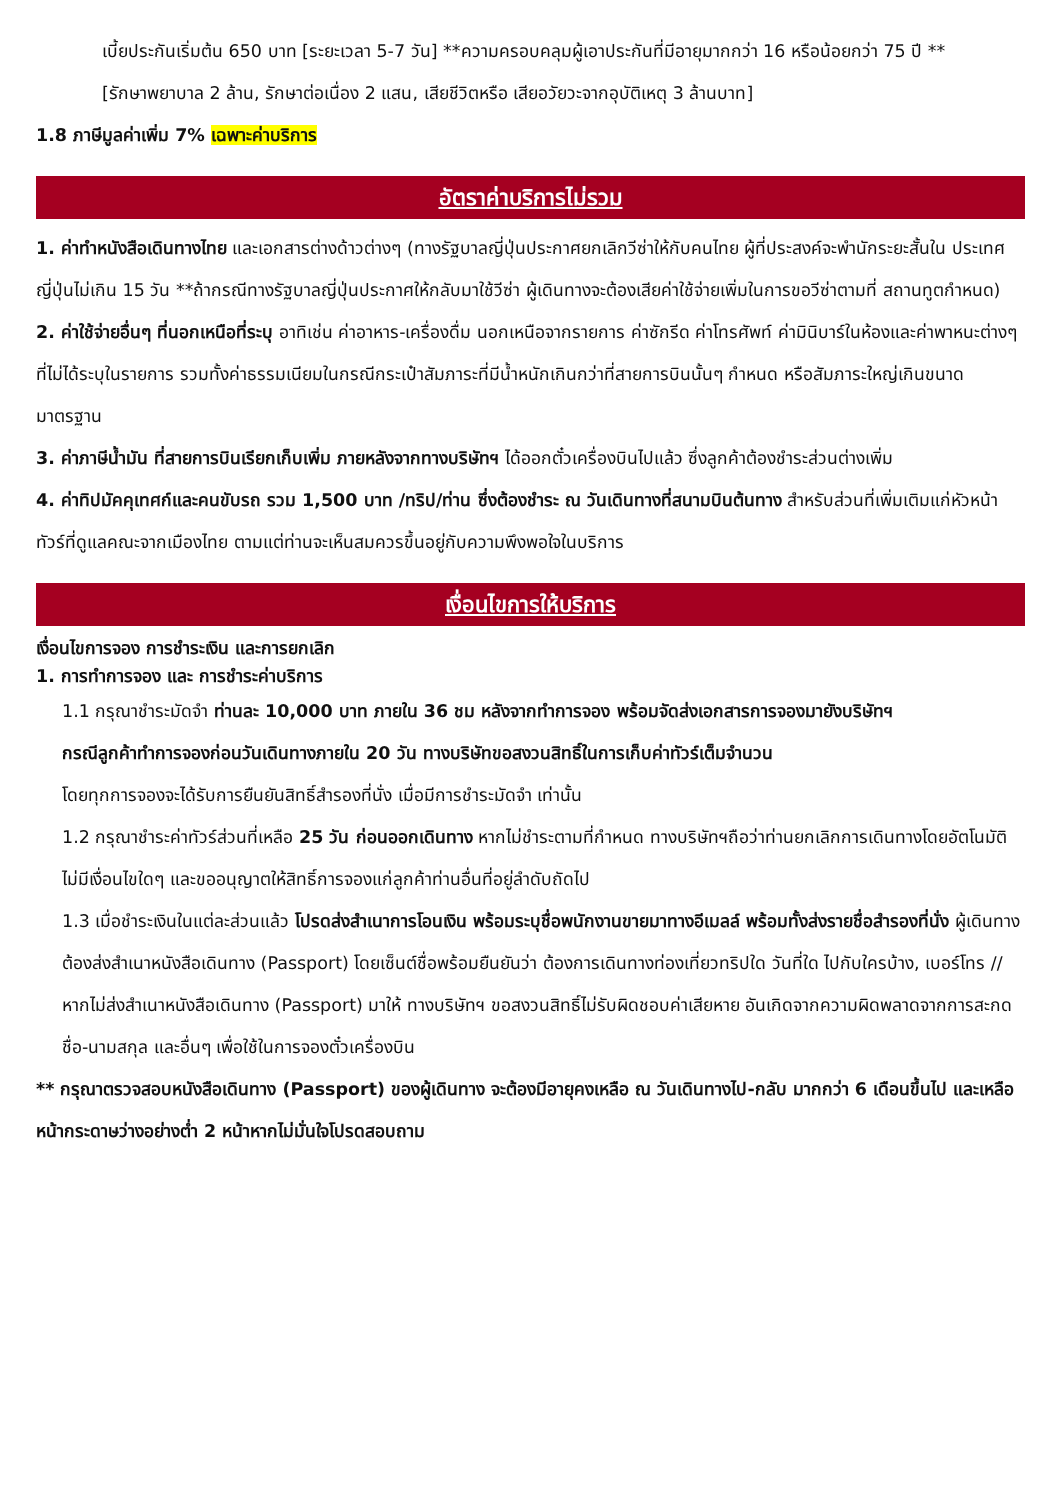เบี้ยประกันเริ่มต้น 650 บาท [ระยะเวลา 5-7 วัน] **ความครอบคลุมผู้เอาประกันที่มีอายุมากกว่า 16 หรือน้อยกว่า 75 ปี **
[รักษาพยาบาล 2 ล้าน, รักษาต่อเนื่อง 2 แสน, เสียชีวิตหรือ เสียอวัยวะจากอุบัติเหตุ 3 ล้านบาท]
1.8 ภาษีมูลค่าเพิ่ม 7% เฉพาะค่าบริการ
อัตราค่าบริการไม่รวม
1. ค่าทำหนังสือเดินทางไทย และเอกสารต่างด้าวต่างๆ (ทางรัฐบาลญี่ปุ่นประกาศยกเลิกวีซ่าให้กับคนไทย ผู้ที่ประสงค์จะพำนักระยะสั้นใน ประเทศญี่ปุ่นไม่เกิน 15 วัน **ถ้ากรณีทางรัฐบาลญี่ปุ่นประกาศให้กลับมาใช้วีซ่า ผู้เดินทางจะต้องเสียค่าใช้จ่ายเพิ่มในการขอวีซ่าตามที่ สถานทูตกำหนด)
2. ค่าใช้จ่ายอื่นๆ ที่นอกเหนือที่ระบุ อาทิเช่น ค่าอาหาร-เครื่องดื่ม นอกเหนือจากรายการ ค่าซักรีด ค่าโทรศัพท์ ค่ามินิบาร์ในห้องและค่าพาหนะต่างๆ ที่ไม่ได้ระบุในรายการ รวมทั้งค่าธรรมเนียมในกรณีกระเป๋าสัมภาระที่มีน้ำหนักเกินกว่าที่สายการบินนั้นๆ กำหนด หรือสัมภาระใหญ่เกินขนาดมาตรฐาน
3. ค่าภาษีน้ำมัน ที่สายการบินเรียกเก็บเพิ่ม ภายหลังจากทางบริษัทฯ ได้ออกตั๋วเครื่องบินไปแล้ว ซึ่งลูกค้าต้องชำระส่วนต่างเพิ่ม
4. ค่าทิปมัคคุเทศก์และคนขับรถ รวม 1,500 บาท /ทริป/ท่าน ซึ่งต้องชำระ ณ วันเดินทางที่สนามบินต้นทาง สำหรับส่วนที่เพิ่มเติมแก่หัวหน้าทัวร์ที่ดูแลคณะจากเมืองไทย ตามแต่ท่านจะเห็นสมควรขึ้นอยู่กับความพึงพอใจในบริการ
เงื่อนไขการให้บริการ
เงื่อนไขการจอง การชำระเงิน และการยกเลิก
1. การทำการจอง และ การชำระค่าบริการ
1.1 กรุณาชำระมัดจำ ท่านละ 10,000 บาท ภายใน 36 ชม หลังจากทำการจอง พร้อมจัดส่งเอกสารการจองมายังบริษัทฯ
กรณีลูกค้าทำการจองก่อนวันเดินทางภายใน 20 วัน ทางบริษัทขอสงวนสิทธิ์ในการเก็บค่าทัวร์เต็มจำนวน
โดยทุกการจองจะได้รับการยืนยันสิทธิ์สำรองที่นั่ง เมื่อมีการชำระมัดจำ เท่านั้น
1.2 กรุณาชำระค่าทัวร์ส่วนที่เหลือ 25 วัน ก่อนออกเดินทาง หากไม่ชำระตามที่กำหนด ทางบริษัทฯถือว่าท่านยกเลิกการเดินทางโดยอัตโนมัติ ไม่มีเงื่อนไขใดๆ และขออนุญาตให้สิทธิ์การจองแก่ลูกค้าท่านอื่นที่อยู่ลำดับถัดไป
1.3 เมื่อชำระเงินในแต่ละส่วนแล้ว โปรดส่งสำเนาการโอนเงิน พร้อมระบุชื่อพนักงานขายมาทางอีเมลล์ พร้อมทั้งส่งรายชื่อสำรองที่นั่ง ผู้เดินทางต้องส่งสำเนาหนังสือเดินทาง (Passport) โดยเซ็นต์ชื่อพร้อมยืนยันว่า ต้องการเดินทางท่องเที่ยวทริปใด วันที่ใด ไปกับใครบ้าง, เบอร์โทร // หากไม่ส่งสำเนาหนังสือเดินทาง (Passport) มาให้ ทางบริษัทฯ ขอสงวนสิทธิ์ไม่รับผิดชอบค่าเสียหาย อันเกิดจากความผิดพลาดจากการสะกด ชื่อ-นามสกุล และอื่นๆ เพื่อใช้ในการจองตั๋วเครื่องบิน
** กรุณาตรวจสอบหนังสือเดินทาง (Passport) ของผู้เดินทาง จะต้องมีอายุคงเหลือ ณ วันเดินทางไป-กลับ มากกว่า 6 เดือนขึ้นไป และเหลือหน้ากระดาษว่างอย่างต่ำ 2 หน้าหากไม่มั่นใจโปรดสอบถาม